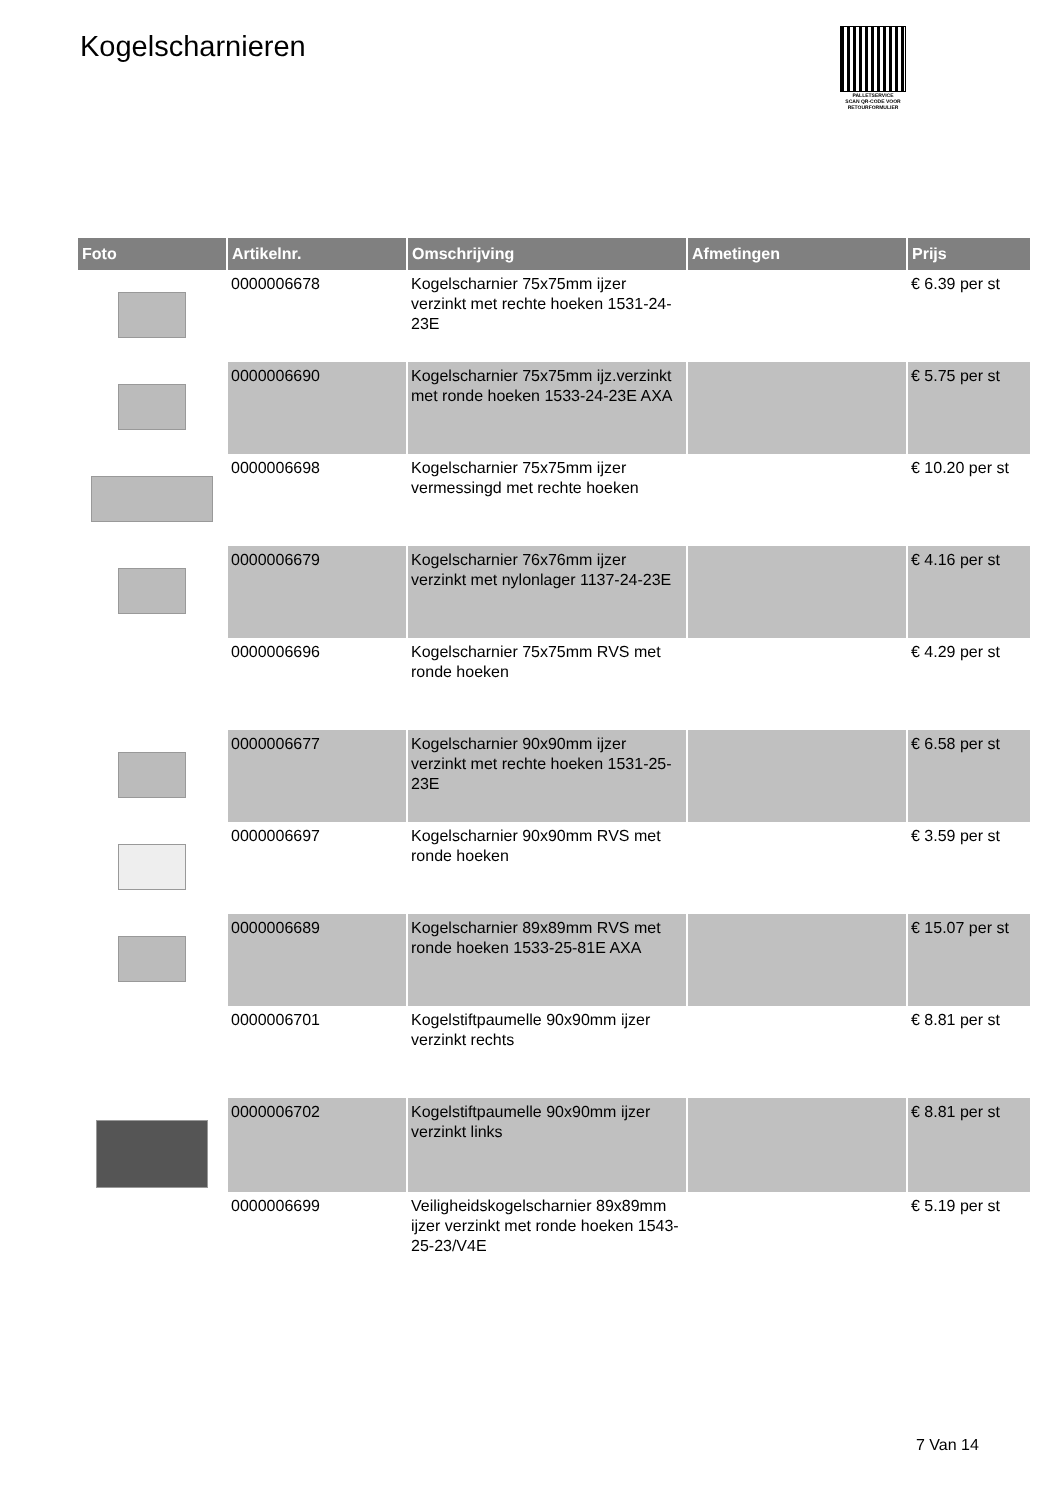Kogelscharnieren
PALLETSERVICE
SCAN QR-CODE VOOR RETOURFORMULIER
| Foto | Artikelnr. | Omschrijving | Afmetingen | Prijs |
| --- | --- | --- | --- | --- |
| | 0000006678 | Kogelscharnier 75x75mm ijzer verzinkt met rechte hoeken 1531-24-23E | | € 6.39 per st |
| | 0000006690 | Kogelscharnier 75x75mm ijz.verzinkt met ronde hoeken 1533-24-23E AXA | | € 5.75 per st |
| | 0000006698 | Kogelscharnier 75x75mm ijzer vermessingd met rechte hoeken | | € 10.20 per st |
| | 0000006679 | Kogelscharnier 76x76mm ijzer verzinkt met nylonlager 1137-24-23E | | € 4.16 per st |
| | 0000006696 | Kogelscharnier 75x75mm RVS met ronde hoeken | | € 4.29 per st |
| | 0000006677 | Kogelscharnier 90x90mm ijzer verzinkt met rechte hoeken 1531-25-23E | | € 6.58 per st |
| | 0000006697 | Kogelscharnier 90x90mm RVS met ronde hoeken | | € 3.59 per st |
| | 0000006689 | Kogelscharnier 89x89mm RVS met ronde hoeken 1533-25-81E AXA | | € 15.07 per st |
| | 0000006701 | Kogelstiftpaumelle 90x90mm ijzer verzinkt rechts | | € 8.81 per st |
| | 0000006702 | Kogelstiftpaumelle 90x90mm ijzer verzinkt links | | € 8.81 per st |
| | 0000006699 | Veiligheidskogelscharnier 89x89mm ijzer verzinkt met ronde hoeken 1543-25-23/V4E | | € 5.19 per st |
7 Van 14